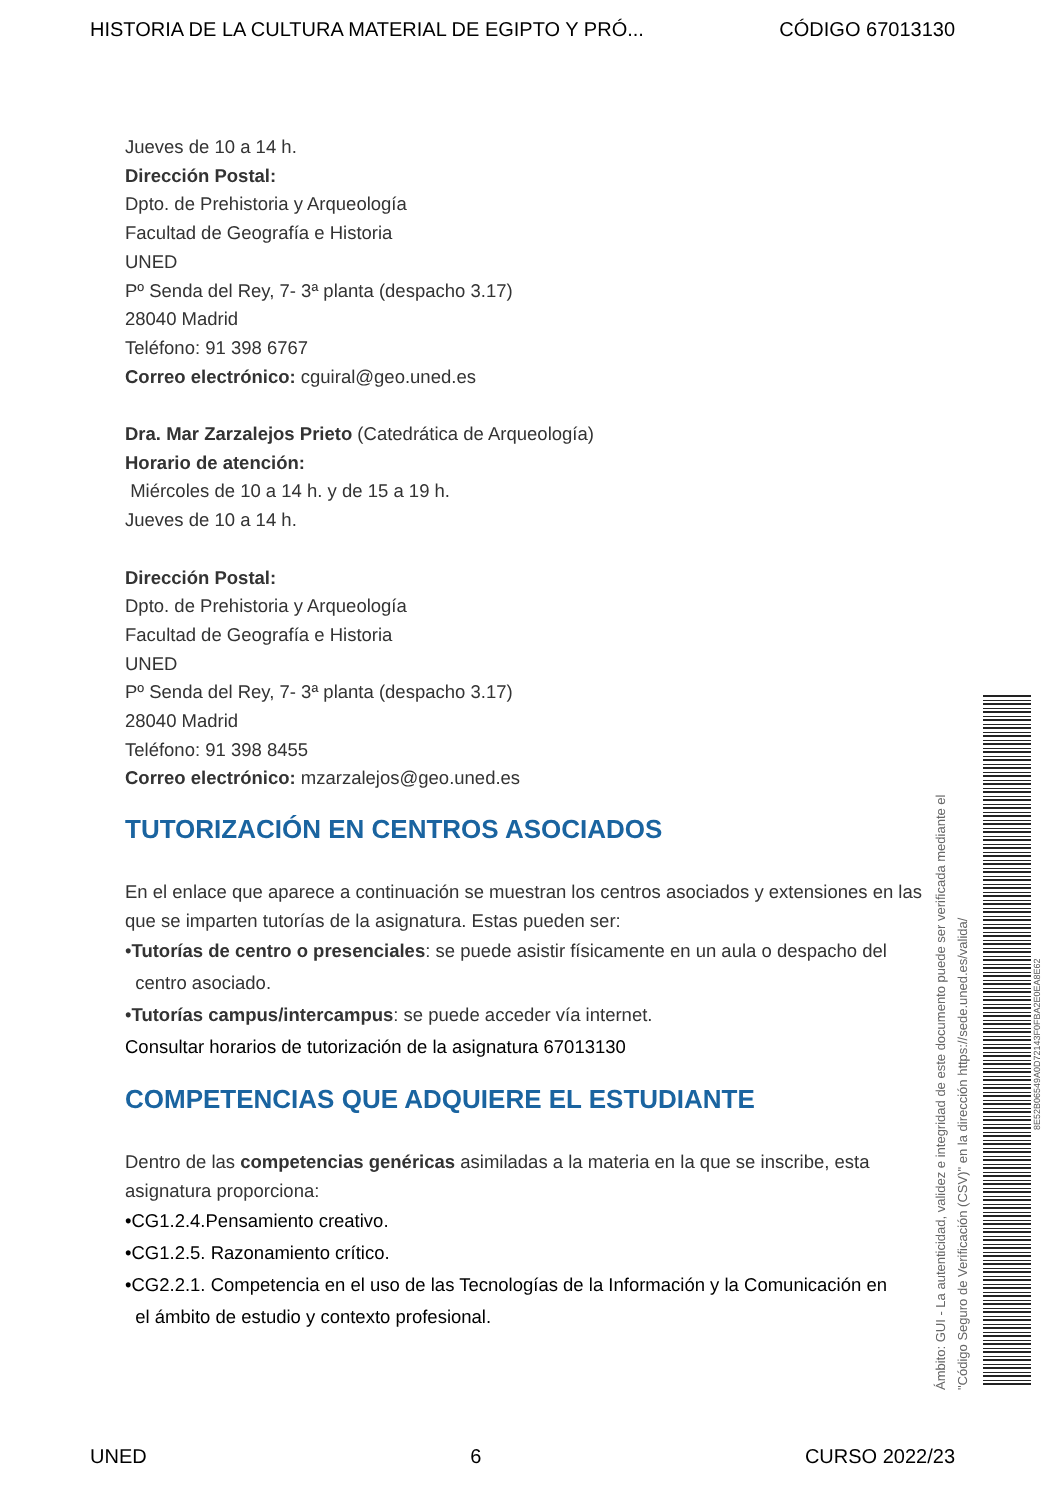HISTORIA DE LA CULTURA MATERIAL DE EGIPTO Y PRÓ... CÓDIGO 67013130
Jueves de 10 a 14 h.
Dirección Postal:
Dpto. de Prehistoria y Arqueología
Facultad de Geografía e Historia
UNED
Pº Senda del Rey, 7- 3ª planta (despacho 3.17)
28040 Madrid
Teléfono: 91 398 6767
Correo electrónico: cguiral@geo.uned.es
Dra. Mar Zarzalejos Prieto (Catedrática de Arqueología)
Horario de atención:
Miércoles de 10 a 14 h. y de 15 a 19 h.
Jueves de 10 a 14 h.
Dirección Postal:
Dpto. de Prehistoria y Arqueología
Facultad de Geografía e Historia
UNED
Pº Senda del Rey, 7- 3ª planta (despacho 3.17)
28040 Madrid
Teléfono: 91 398 8455
Correo electrónico: mzarzalejos@geo.uned.es
TUTORIZACIÓN EN CENTROS ASOCIADOS
En el enlace que aparece a continuación se muestran los centros asociados y extensiones en las que se imparten tutorías de la asignatura. Estas pueden ser:
•Tutorías de centro o presenciales: se puede asistir físicamente en un aula o despacho del
centro asociado.
•Tutorías campus/intercampus: se puede acceder vía internet.
Consultar horarios de tutorización de la asignatura 67013130
COMPETENCIAS QUE ADQUIERE EL ESTUDIANTE
Dentro de las competencias genéricas asimiladas a la materia en la que se inscribe, esta asignatura proporciona:
•CG1.2.4.Pensamiento creativo.
•CG1.2.5. Razonamiento crítico.
•CG2.2.1. Competencia en el uso de las Tecnologías de la Información y la Comunicación en
el ámbito de estudio y contexto profesional.
Ámbito: GUI - La autenticidad, validez e integridad de este documento puede ser verificada mediante el
"Código Seguro de Verificación (CSV)" en la dirección https://sede.uned.es/valida/
8E52B06549A0D72143F0FBA2E0EA8E62
UNED 6 CURSO 2022/23